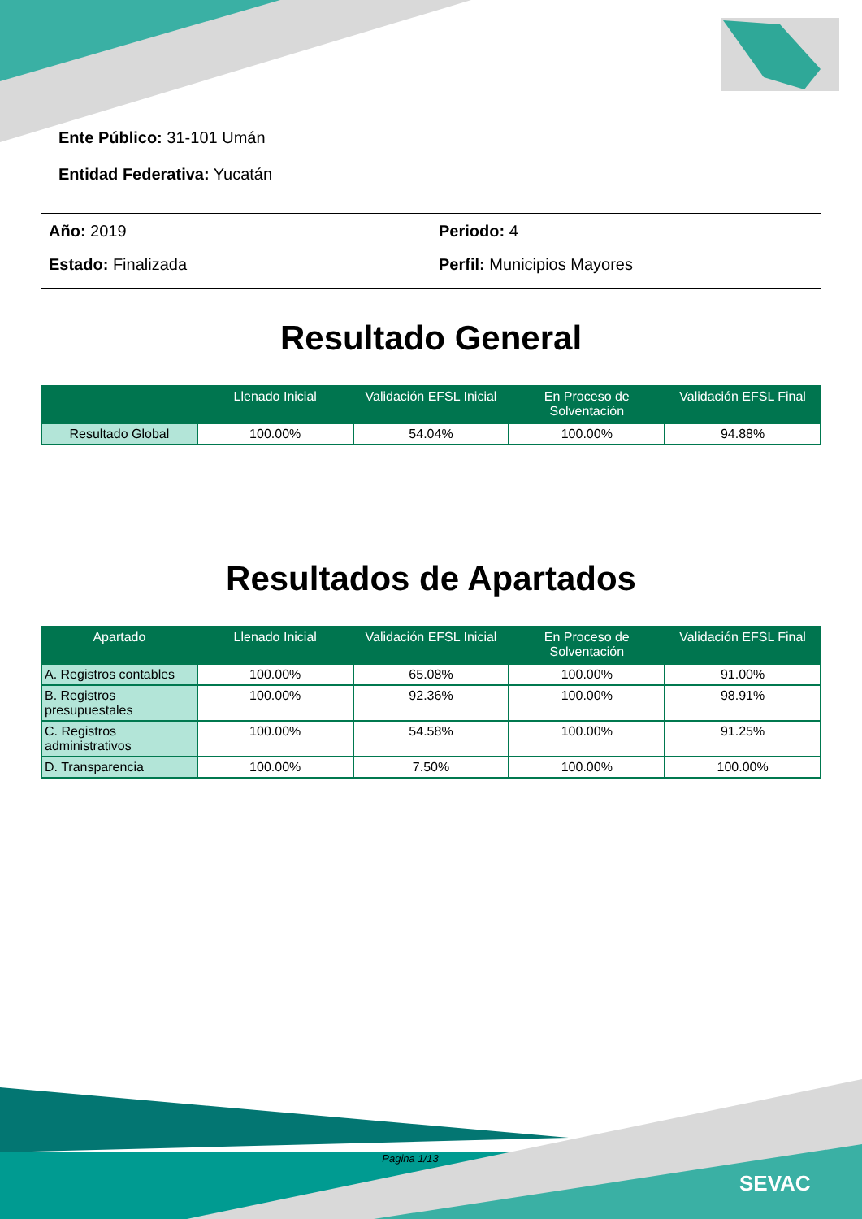SEVAC
Ente Público: 31-101 Umán
Entidad Federativa: Yucatán
Año: 2019
Periodo: 4
Estado: Finalizada
Perfil: Municipios Mayores
Resultado General
| | Llenado Inicial | Validación EFSL Inicial | En Proceso de Solventación | Validación EFSL Final |
| --- | --- | --- | --- | --- |
| Resultado Global | 100.00% | 54.04% | 100.00% | 94.88% |
Resultados de Apartados
| Apartado | Llenado Inicial | Validación EFSL Inicial | En Proceso de Solventación | Validación EFSL Final |
| --- | --- | --- | --- | --- |
| A. Registros contables | 100.00% | 65.08% | 100.00% | 91.00% |
| B. Registros presupuestales | 100.00% | 92.36% | 100.00% | 98.91% |
| C. Registros administrativos | 100.00% | 54.58% | 100.00% | 91.25% |
| D. Transparencia | 100.00% | 7.50% | 100.00% | 100.00% |
Pagina 1/13